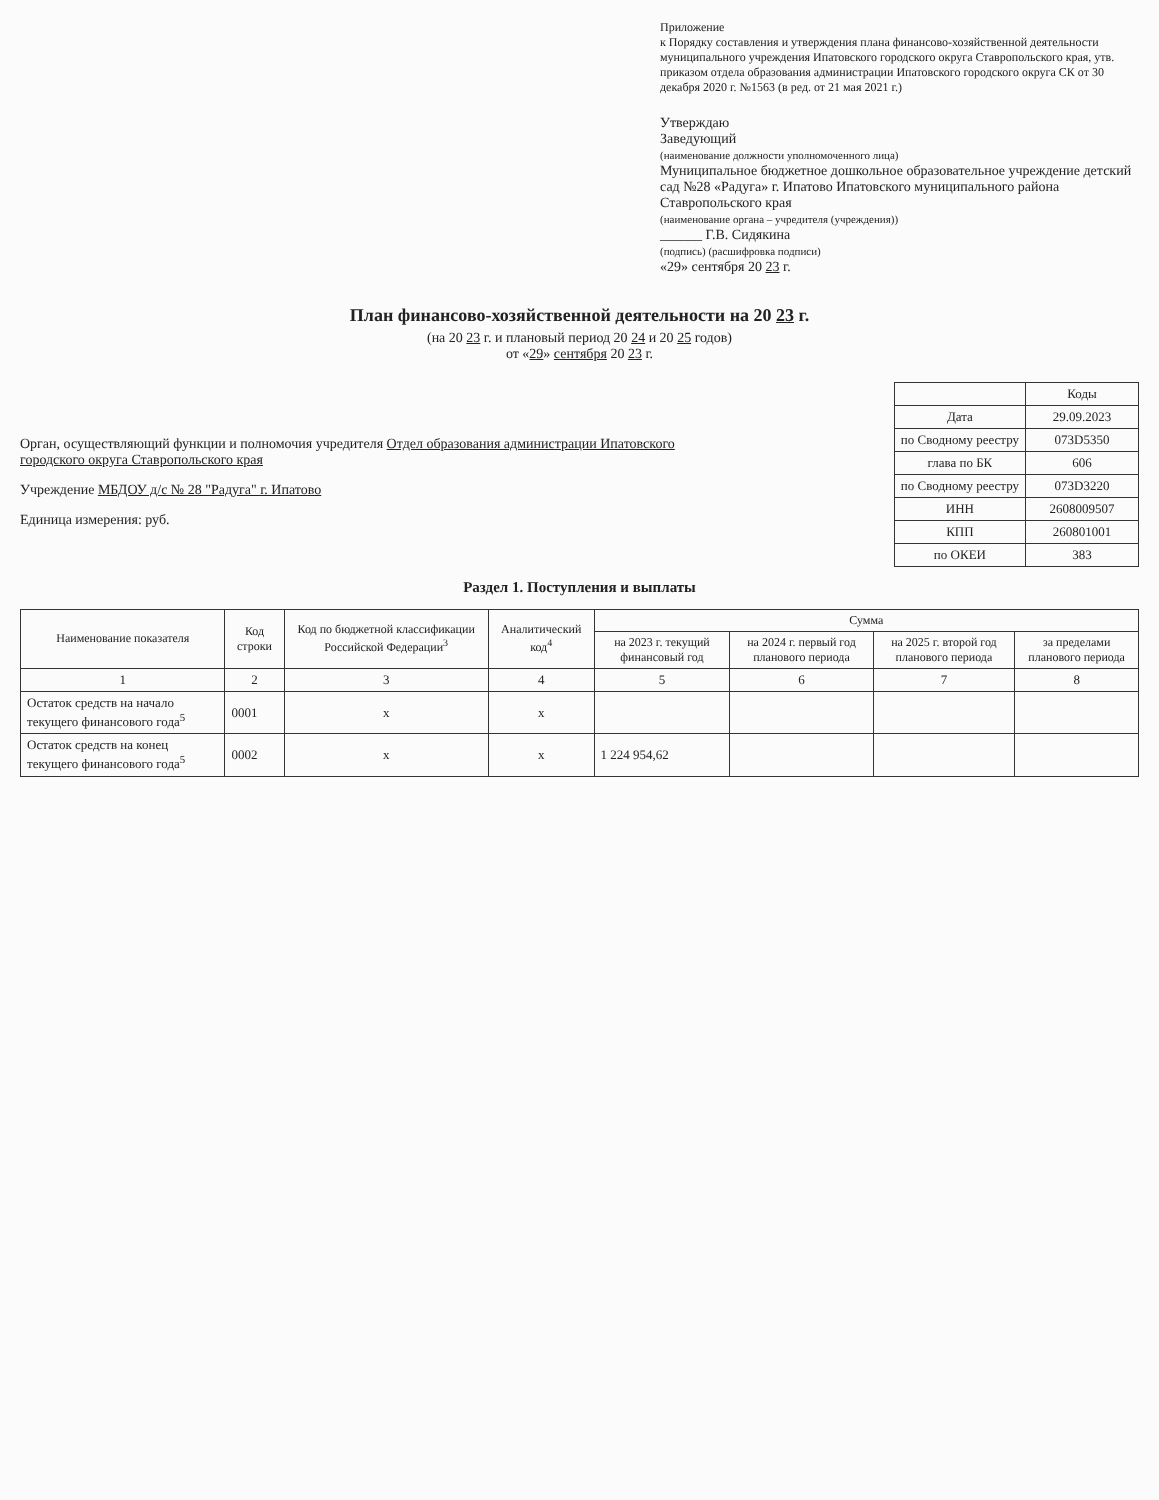Приложение
к Порядку составления и утверждения плана финансово-хозяйственной деятельности муниципального учреждения Ипатовского городского округа Ставропольского края, утв. приказом отдела образования администрации Ипатовского городского округа СК от 30 декабря 2020 г. №1563 (в ред. от 21 мая 2021 г.)
Утверждаю
Заведующий
(наименование должности уполномоченного лица)
Муниципальное бюджетное дошкольное образовательное учреждение детский сад №28 «Радуга» г. Ипатово Ипатовского муниципального района Ставропольского края
(наименование органа – учредителя (учреждения))
______ Г.В. Сидякина
(подпись) (расшифровка подписи)
«29» сентября 20 23 г.
План финансово-хозяйственной деятельности на 20 23 г.
(на 20 23 г. и плановый период 20 24 и 20 25 годов)
от «29» сентября 20 23 г.
Орган, осуществляющий функции и полномочия учредителя Отдел образования администрации Ипатовского городского округа Ставропольского края
Учреждение МБДОУ д/с № 28 "Радуга" г. Ипатово
Единица измерения: руб.
| | Коды |
| Дата | 29.09.2023 |
| по Сводному реестру | 073D5350 |
| глава по БК | 606 |
| по Сводному реестру | 073D3220 |
| ИНН | 2608009507 |
| КПП | 260801001 |
| по ОКЕИ | 383 |
Раздел 1. Поступления и выплаты
| Наименование показателя | Код строки | Код по бюджетной классификации Российской Федерации<sup>3</sup> | Аналитический код<sup>4</sup> | Сумма | | | |
| --- | --- | --- | --- | --- | --- | --- | --- |
| | | | | на 2023 г. текущий финансовый год | на 2024 г. первый год планового периода | на 2025 г. второй год планового периода | за пределами планового периода |
| 1 | 2 | 3 | 4 | 5 | 6 | 7 | 8 |
| Остаток средств на начало текущего финансового года<sup>5</sup> | 0001 | x | x | | | | |
| Остаток средств на конец текущего финансового года<sup>5</sup> | 0002 | x | x | 1 224 954,62 | | | |